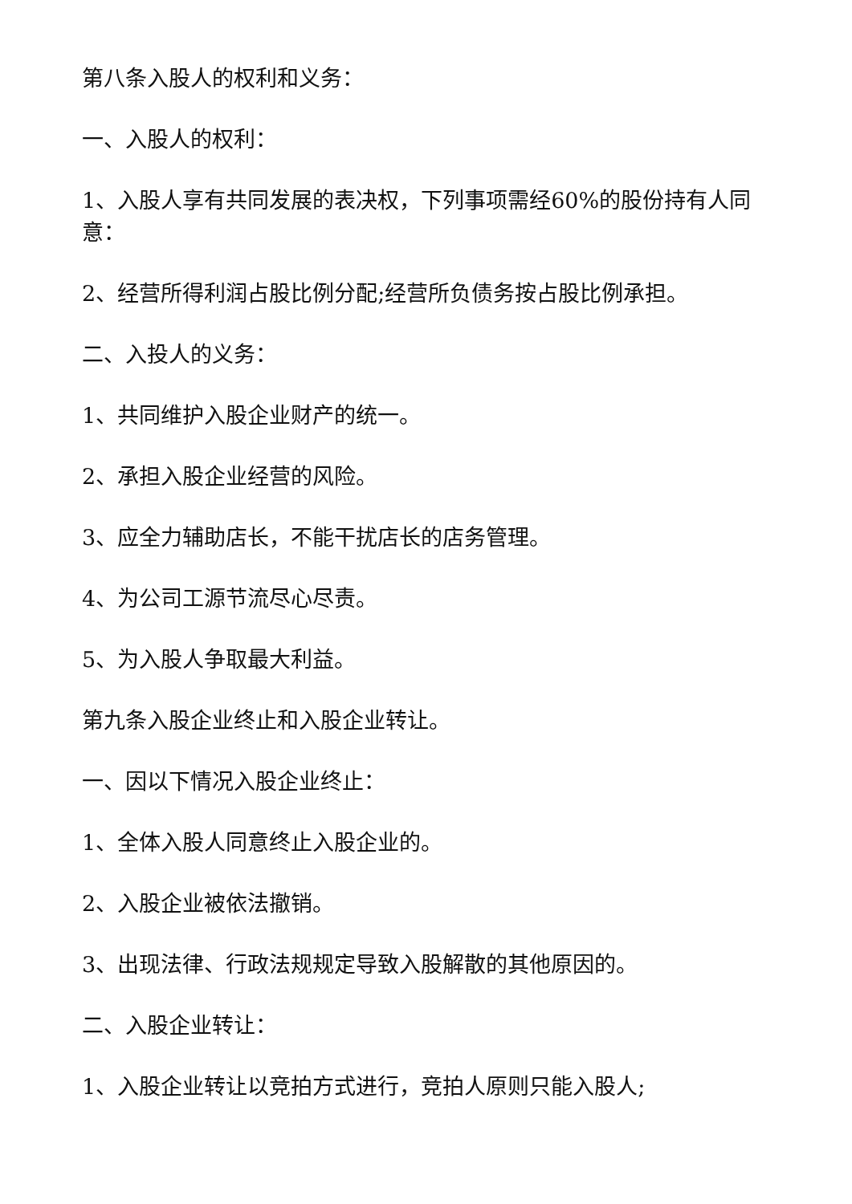第八条入股人的权利和义务：
一、入股人的权利：
1、入股人享有共同发展的表决权，下列事项需经60%的股份持有人同意：
2、经营所得利润占股比例分配;经营所负债务按占股比例承担。
二、入投人的义务：
1、共同维护入股企业财产的统一。
2、承担入股企业经营的风险。
3、应全力辅助店长，不能干扰店长的店务管理。
4、为公司工源节流尽心尽责。
5、为入股人争取最大利益。
第九条入股企业终止和入股企业转让。
一、因以下情况入股企业终止：
1、全体入股人同意终止入股企业的。
2、入股企业被依法撤销。
3、出现法律、行政法规规定导致入股解散的其他原因的。
二、入股企业转让：
1、入股企业转让以竞拍方式进行，竞拍人原则只能入股人;